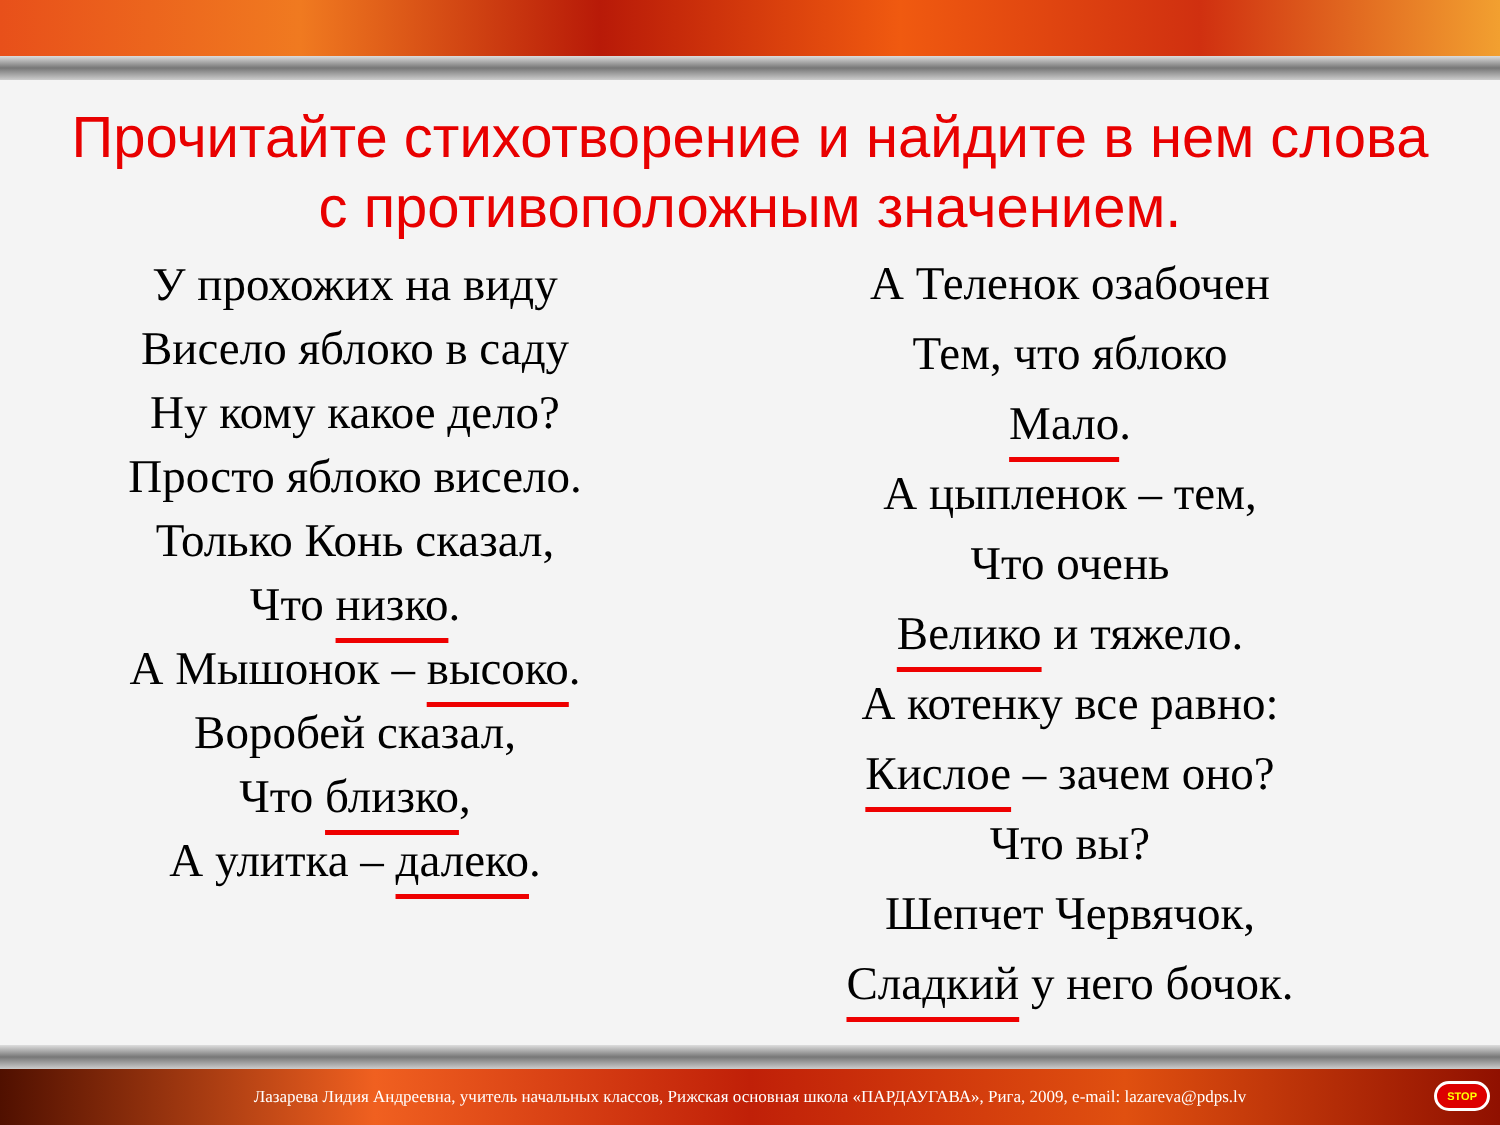Прочитайте стихотворение и найдите в нем слова
с противоположным значением.
У прохожих на виду
Висело яблоко в саду
Ну кому какое дело?
Просто яблоко висело.
Только Конь сказал,
Что низко.
А Мышонок – высоко.
Воробей сказал,
Что близко,
А улитка – далеко.
А Теленок озабочен
Тем, что яблоко
Мало.
А цыпленок – тем,
Что очень
Велико и тяжело.
А котенку все равно:
Кислое – зачем оно?
Что вы?
Шепчет Червячок,
Сладкий у него бочок.
Лазарева Лидия Андреевна, учитель начальных классов, Рижская основная школа «ПАРДАУГАВА», Рига, 2009, e-mail: lazareva@pdps.lv STOP